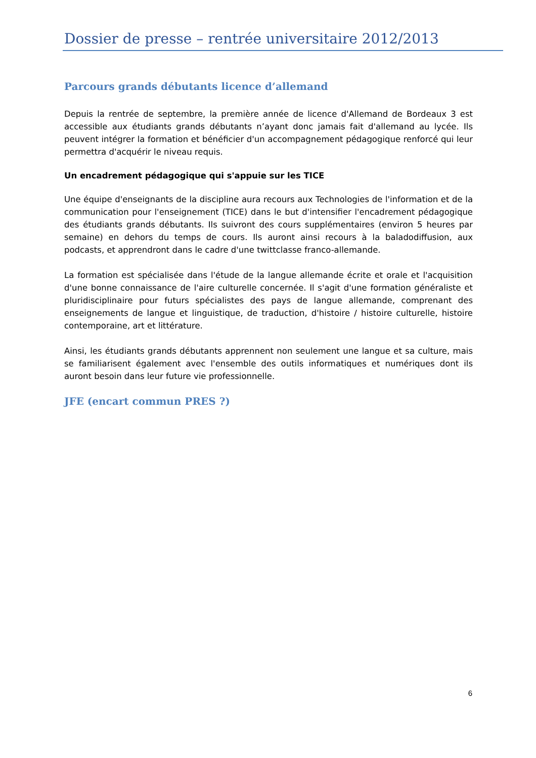Dossier de presse – rentrée universitaire 2012/2013
Parcours grands débutants licence d’allemand
Depuis la rentrée de septembre, la première année de licence d'Allemand de Bordeaux 3 est accessible aux étudiants grands débutants n’ayant donc jamais fait d'allemand au lycée. Ils peuvent intégrer la formation et bénéficier d'un accompagnement pédagogique renforcé qui leur permettra d'acquérir le niveau requis.
Un encadrement pédagogique qui s'appuie sur les TICE
Une équipe d'enseignants de la discipline aura recours aux Technologies de l'information et de la communication pour l'enseignement (TICE) dans le but d'intensifier l'encadrement pédagogique des étudiants grands débutants. Ils suivront des cours supplémentaires (environ 5 heures par semaine) en dehors du temps de cours. Ils auront ainsi recours à la baladodiffusion, aux podcasts, et apprendront dans le cadre d'une twittclasse franco-allemande.
La formation est spécialisée dans l'étude de la langue allemande écrite et orale et l'acquisition d'une bonne connaissance de l'aire culturelle concernée. Il s'agit d'une formation généraliste et pluridisciplinaire pour futurs spécialistes des pays de langue allemande, comprenant des enseignements de langue et linguistique, de traduction, d'histoire / histoire culturelle, histoire contemporaine, art et littérature.
Ainsi, les étudiants grands débutants apprennent non seulement une langue et sa culture, mais se familiarisent également avec l'ensemble des outils informatiques et numériques dont ils auront besoin dans leur future vie professionnelle.
JFE (encart commun PRES ?)
6